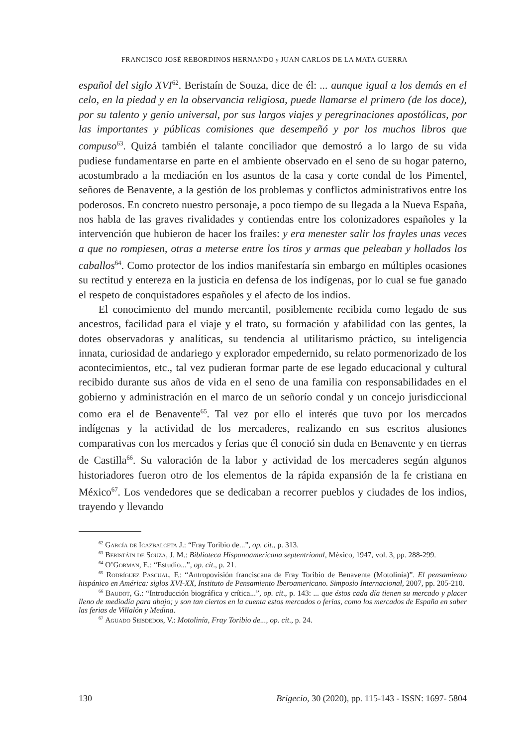FRANCISCO JOSÉ REBORDINOS HERNANDO y JUAN CARLOS DE LA MATA GUERRA
español del siglo XVI<sup>62</sup>. Beristaín de Souza, dice de él: ... aunque igual a los demás en el celo, en la piedad y en la observancia religiosa, puede llamarse el primero (de los doce), por su talento y genio universal, por sus largos viajes y peregrinaciones apostólicas, por las importantes y públicas comisiones que desempeñó y por los muchos libros que compuso<sup>63</sup>. Quizá también el talante conciliador que demostró a lo largo de su vida pudiese fundamentarse en parte en el ambiente observado en el seno de su hogar paterno, acostumbrado a la mediación en los asuntos de la casa y corte condal de los Pimentel, señores de Benavente, a la gestión de los problemas y conflictos administrativos entre los poderosos. En concreto nuestro personaje, a poco tiempo de su llegada a la Nueva España, nos habla de las graves rivalidades y contiendas entre los colonizadores españoles y la intervención que hubieron de hacer los frailes: y era menester salir los frayles unas veces a que no rompiesen, otras a meterse entre los tiros y armas que peleaban y hollados los caballos<sup>64</sup>. Como protector de los indios manifestaría sin embargo en múltiples ocasiones su rectitud y entereza en la justicia en defensa de los indígenas, por lo cual se fue ganado el respeto de conquistadores españoles y el afecto de los indios.
El conocimiento del mundo mercantil, posiblemente recibida como legado de sus ancestros, facilidad para el viaje y el trato, su formación y afabilidad con las gentes, la dotes observadoras y analíticas, su tendencia al utilitarismo práctico, su inteligencia innata, curiosidad de andariego y explorador empedernido, su relato pormenorizado de los acontecimientos, etc., tal vez pudieran formar parte de ese legado educacional y cultural recibido durante sus años de vida en el seno de una familia con responsabilidades en el gobierno y administración en el marco de un señorío condal y un concejo jurisdiccional como era el de Benavente<sup>65</sup>. Tal vez por ello el interés que tuvo por los mercados indígenas y la actividad de los mercaderes, realizando en sus escritos alusiones comparativas con los mercados y ferias que él conoció sin duda en Benavente y en tierras de Castilla<sup>66</sup>. Su valoración de la labor y actividad de los mercaderes según algunos historiadores fueron otro de los elementos de la rápida expansión de la fe cristiana en México<sup>67</sup>. Los vendedores que se dedicaban a recorrer pueblos y ciudades de los indios, trayendo y llevando
<sup>62</sup> García de Icazbalceta J.: “Fray Toribio de...”, op. cit., p. 313.
<sup>63</sup> Beristáin de Souza, J. M.: Biblioteca Hispanoamericana septentrional, México, 1947, vol. 3, pp. 288-299.
<sup>64</sup> O’Gorman, E.: “Estudio...”, op. cit., p. 21.
<sup>65</sup> Rodríguez Pascual, F.: “Antropovisión franciscana de Fray Toribio de Benavente (Motolinía)”. El pensamiento hispánico en América: siglos XVI-XX, Instituto de Pensamiento Iberoamericano. Simposio Internacional, 2007, pp. 205-210.
<sup>66</sup> Baudot, G.: “Introducción biográfica y crítica...”, op. cit., p. 143: ... que éstos cada día tienen su mercado y placer lleno de mediodía para abajo; y son tan ciertos en la cuenta estos mercados o ferias, como los mercados de España en saber las ferias de Villalón y Medina.
<sup>67</sup> Aguado Seisdedos, V.: Motolinía, Fray Toribio de..., op. cit., p. 24.
130 Brigecio, 30 (2020), pp. 115-143 - ISSN: 1697- 5804